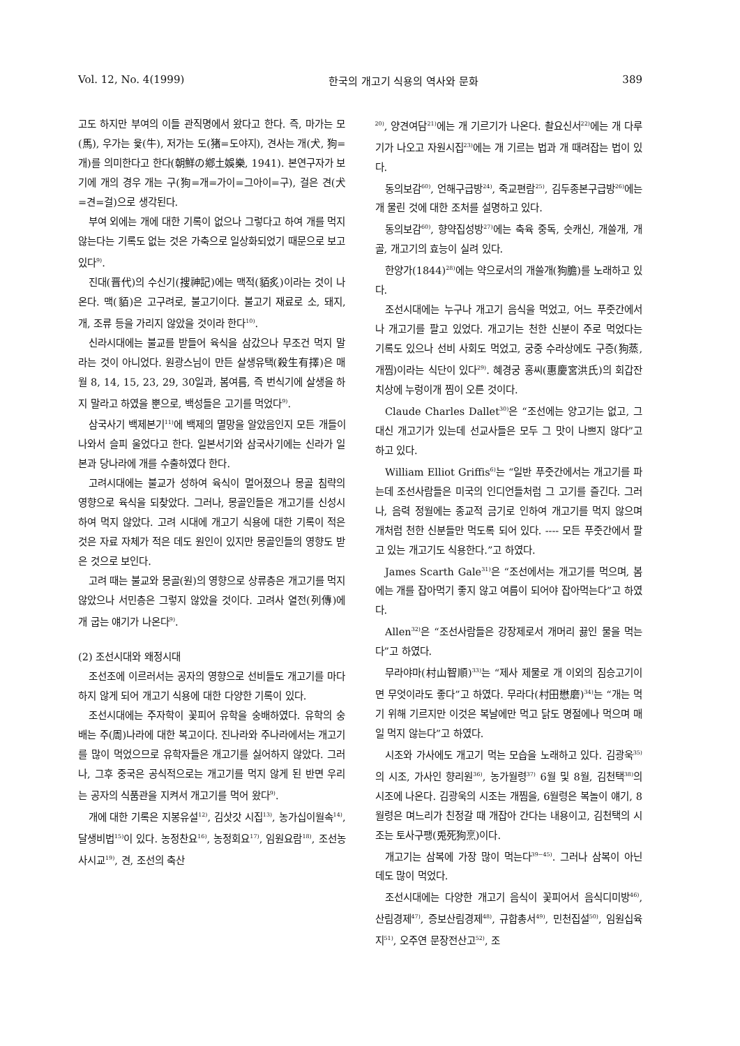Vol. 12, No. 4(1999) 한국의 개고기 식용의 역사와 문화 389
고도 하지만 부여의 이들 관직명에서 왔다고 한다. 즉, 마가는 모(馬), 우가는 윷(牛), 저가는 도(猪=도야지), 견사는 개(犬, 狗=개)를 의미한다고 한다(朝鮮の鄕土娛樂, 1941). 본연구자가 보기에 개의 경우 개는 구(狗=개=가이=그아이=구), 걸은 견(犬=견=걸)으로 생각된다.
부여 외에는 개에 대한 기록이 없으나 그렇다고 하여 개를 먹지 않는다는 기록도 없는 것은 가축으로 일상화되었기 때문으로 보고 있다<sup>9)</sup>.
진대(晋代)의 수신기(搜神記)에는 맥적(貊炙)이라는 것이 나온다. 맥(貊)은 고구려로, 불고기이다. 불고기 재료로 소, 돼지, 개, 조류 등을 가리지 않았을 것이라 한다<sup>10)</sup>.
신라시대에는 불교를 받들어 육식을 삼갔으나 무조건 먹지 말라는 것이 아니었다. 원광스님이 만든 살생유택(殺生有擇)은 매월 8, 14, 15, 23, 29, 30일과, 봄여름, 즉 번식기에 살생을 하지 말라고 하였을 뿐으로, 백성들은 고기를 먹었다<sup>9)</sup>.
삼국사기 백제본기<sup>11)</sup>에 백제의 멸망을 알았음인지 모든 개들이 나와서 슬피 울었다고 한다. 일본서기와 삼국사기에는 신라가 일본과 당나라에 개를 수출하였다 한다.
고려시대에는 불교가 성하여 육식이 멀어졌으나 몽골 침략의 영향으로 육식을 되찾았다. 그러나, 몽골인들은 개고기를 신성시하여 먹지 않았다. 고려 시대에 개고기 식용에 대한 기록이 적은 것은 자료 자체가 적은 데도 원인이 있지만 몽골인들의 영향도 받은 것으로 보인다.
고려 때는 불교와 몽골(원)의 영향으로 상류층은 개고기를 먹지 않았으나 서민층은 그렇지 않았을 것이다. 고려사 열전(列傳)에 개 굽는 얘기가 나온다<sup>9)</sup>.
(2) 조선시대와 왜정시대
조선조에 이르러서는 공자의 영향으로 선비들도 개고기를 마다 하지 않게 되어 개고기 식용에 대한 다양한 기록이 있다.
조선시대에는 주자학이 꽃피어 유학을 숭배하였다. 유학의 숭배는 주(周)나라에 대한 복고이다. 진나라와 주나라에서는 개고기를 많이 먹었으므로 유학자들은 개고기를 싫어하지 않았다. 그러나, 그후 중국은 공식적으로는 개고기를 먹지 않게 된 반면 우리는 공자의 식품관을 지켜서 개고기를 먹어 왔다<sup>9)</sup>.
개에 대한 기록은 지봉유설<sup>12)</sup>, 김삿갓 시집<sup>13)</sup>, 농가십이월속<sup>14)</sup>, 달생비법<sup>15)</sup>이 있다. 농정찬요<sup>16)</sup>, 농정회요<sup>17)</sup>, 임원요람<sup>18)</sup>, 조선농사시교<sup>19)</sup>, 견, 조선의 축산
<sup>20)</sup>, 양견여담<sup>21)</sup>에는 개 기르기가 나온다. 촬요신서<sup>22)</sup>에는 개 다루기가 나오고 자원시집<sup>23)</sup>에는 개 기르는 법과 개 때려잡는 법이 있다.
동의보감<sup>60)</sup>, 언해구급방<sup>24)</sup>, 죽교편람<sup>25)</sup>, 김두종본구급방<sup>26)</sup>에는 개 물린 것에 대한 조처를 설명하고 있다.
동의보감<sup>60)</sup>, 향약집성방<sup>27)</sup>에는 축육 중독, 숫캐신, 개쓸개, 개골, 개고기의 효능이 실려 있다.
한양가(1844)<sup>28)</sup>에는 약으로서의 개쓸개(狗膽)를 노래하고 있다.
조선시대에는 누구나 개고기 음식을 먹었고, 어느 푸줏간에서나 개고기를 팔고 있었다. 개고기는 천한 신분이 주로 먹었다는 기록도 있으나 선비 사회도 먹었고, 궁중 수라상에도 구증(狗蒸, 개찜)이라는 식단이 있다<sup>29)</sup>. 혜경궁 홍씨(惠慶宮洪氏)의 회갑잔치상에 누렁이개 찜이 오른 것이다.
Claude Charles Dallet<sup>30)</sup>은 “조선에는 양고기는 없고, 그 대신 개고기가 있는데 선교사들은 모두 그 맛이 나쁘지 않다”고 하고 있다.
William Elliot Griffis<sup>6)</sup>는 “일반 푸줏간에서는 개고기를 파는데 조선사람들은 미국의 인디언들처럼 그 고기를 즐긴다. 그러나, 음력 정월에는 종교적 금기로 인하여 개고기를 먹지 않으며 개처럼 천한 신분들만 먹도록 되어 있다. ---- 모든 푸줏간에서 팔고 있는 개고기도 식용한다.”고 하였다.
James Scarth Gale<sup>31)</sup>은 “조선에서는 개고기를 먹으며, 봄에는 개를 잡아먹기 좋지 않고 여름이 되어야 잡아먹는다”고 하였다.
Allen<sup>32)</sup>은 “조선사람들은 강장제로서 개머리 끓인 물을 먹는다”고 하였다.
무라야마(村山智順)<sup>33)</sup>는 “제사 제물로 개 이외의 짐승고기이면 무엇이라도 좋다”고 하였다. 무라다(村田懋磨)<sup>34)</sup>는 “개는 먹기 위해 기르지만 이것은 복날에만 먹고 닭도 명절에나 먹으며 매일 먹지 않는다”고 하였다.
시조와 가사에도 개고기 먹는 모습을 노래하고 있다. 김광욱<sup>35)</sup>의 시조, 가사인 향리원<sup>36)</sup>, 농가월령<sup>37)</sup> 6월 및 8월, 김천택<sup>38)</sup>의 시조에 나온다. 김광욱의 시조는 개찜을, 6월령은 복놀이 얘기, 8월령은 며느리가 친정갈 때 개잡아 간다는 내용이고, 김천택의 시조는 토사구팽(兎死狗烹)이다.
개고기는 삼복에 가장 많이 먹는다<sup>39~45)</sup>. 그러나 삼복이 아닌 데도 많이 먹었다.
조선시대에는 다양한 개고기 음식이 꽃피어서 음식디미방<sup>46)</sup>, 산림경제<sup>47)</sup>, 증보산림경제<sup>48)</sup>, 규합총서<sup>49)</sup>, 민천집설<sup>50)</sup>, 임원십육지<sup>51)</sup>, 오주연 문장전산고<sup>52)</sup>, 조